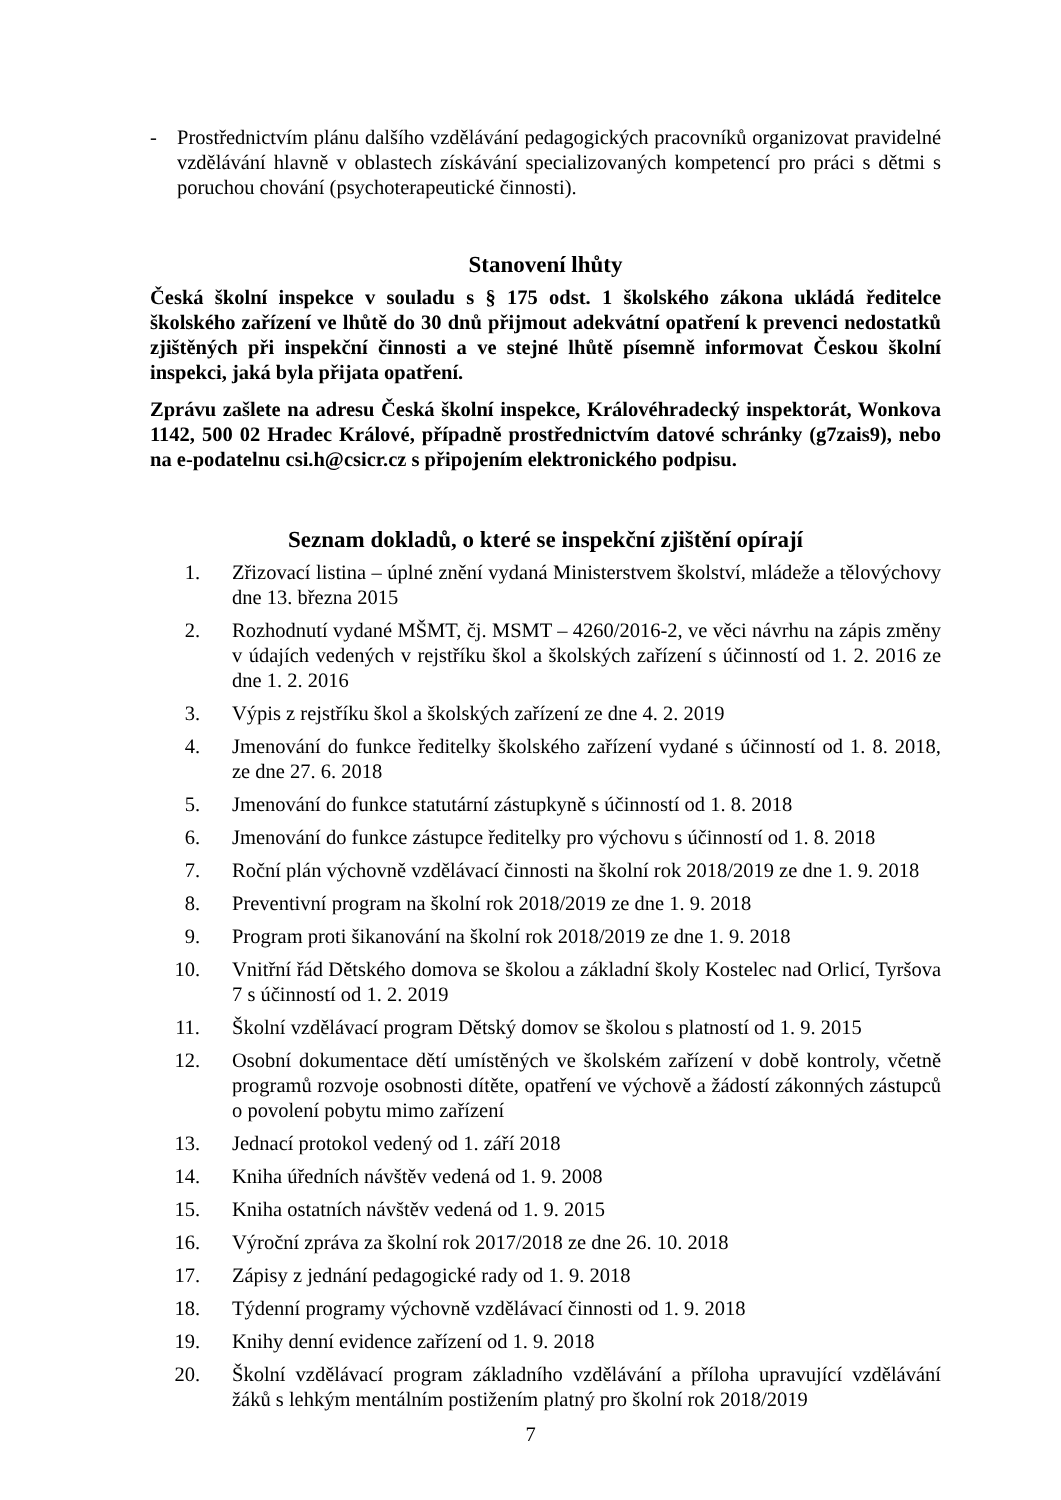- Prostřednictvím plánu dalšího vzdělávání pedagogických pracovníků organizovat pravidelné vzdělávání hlavně v oblastech získávání specializovaných kompetencí pro práci s dětmi s poruchou chování (psychoterapeutické činnosti).
Stanovení lhůty
Česká školní inspekce v souladu s § 175 odst. 1 školského zákona ukládá ředitelce školského zařízení ve lhůtě do 30 dnů přijmout adekvátní opatření k prevenci nedostatků zjištěných při inspekční činnosti a ve stejné lhůtě písemně informovat Českou školní inspekci, jaká byla přijata opatření.
Zprávu zašlete na adresu Česká školní inspekce, Královéhradecký inspektorát, Wonkova 1142, 500 02 Hradec Králové, případně prostřednictvím datové schránky (g7zais9), nebo na e-podatelnu csi.h@csicr.cz s připojením elektronického podpisu.
Seznam dokladů, o které se inspekční zjištění opírají
1. Zřizovací listina – úplné znění vydaná Ministerstvem školství, mládeže a tělovýchovy dne 13. března 2015
2. Rozhodnutí vydané MŠMT, čj. MSMT – 4260/2016-2, ve věci návrhu na zápis změny v údajích vedených v rejstříku škol a školských zařízení s účinností od 1. 2. 2016 ze dne 1. 2. 2016
3. Výpis z rejstříku škol a školských zařízení ze dne 4. 2. 2019
4. Jmenování do funkce ředitelky školského zařízení vydané s účinností od 1. 8. 2018, ze dne 27. 6. 2018
5. Jmenování do funkce statutární zástupkyně s účinností od 1. 8. 2018
6. Jmenování do funkce zástupce ředitelky pro výchovu s účinností od 1. 8. 2018
7. Roční plán výchovně vzdělávací činnosti na školní rok 2018/2019 ze dne 1. 9. 2018
8. Preventivní program na školní rok 2018/2019 ze dne 1. 9. 2018
9. Program proti šikanování na školní rok 2018/2019 ze dne 1. 9. 2018
10. Vnitřní řád Dětského domova se školou a základní školy Kostelec nad Orlicí, Tyršova 7 s účinností od 1. 2. 2019
11. Školní vzdělávací program Dětský domov se školou s platností od 1. 9. 2015
12. Osobní dokumentace dětí umístěných ve školském zařízení v době kontroly, včetně programů rozvoje osobnosti dítěte, opatření ve výchově a žádostí zákonných zástupců o povolení pobytu mimo zařízení
13. Jednací protokol vedený od 1. září 2018
14. Kniha úředních návštěv vedená od 1. 9. 2008
15. Kniha ostatních návštěv vedená od 1. 9. 2015
16. Výroční zpráva za školní rok 2017/2018 ze dne 26. 10. 2018
17. Zápisy z jednání pedagogické rady od 1. 9. 2018
18. Týdenní programy výchovně vzdělávací činnosti od 1. 9. 2018
19. Knihy denní evidence zařízení od 1. 9. 2018
20. Školní vzdělávací program základního vzdělávání a příloha upravující vzdělávání žáků s lehkým mentálním postižením platný pro školní rok 2018/2019
7